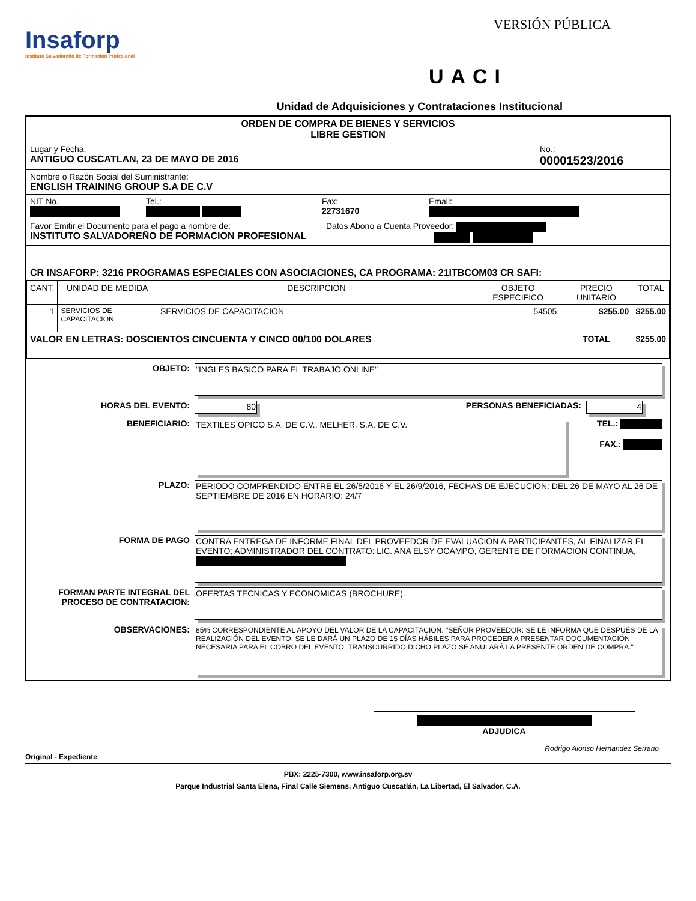Insaforp
Instituto Salvadoreño de Formación Profesional
VERSIÓN PÚBLICA
UACI
Unidad de Adquisiciones y Contrataciones Institucional
ORDEN DE COMPRA DE BIENES Y SERVICIOS
LIBRE GESTION
Lugar y Fecha:
ANTIGUO CUSCATLAN, 23 DE MAYO DE 2016
No.:
00001523/2016
Nombre o Razón Social del Suministrante:
ENGLISH TRAINING GROUP S.A DE C.V
NIT No.
Tel.:
Fax:
22731670
Email:
Favor Emitir el Documento para el pago a nombre de:
INSTITUTO SALVADOREÑO DE FORMACION PROFESIONAL
Datos Abono a Cuenta Proveedor:
CR INSAFORP: 3216 PROGRAMAS ESPECIALES CON ASOCIACIONES, CA PROGRAMA: 21ITBCOM03 CR SAFI:
| CANT. | UNIDAD DE MEDIDA | DESCRIPCION | OBJETO ESPECIFICO | PRECIO UNITARIO | TOTAL |
| --- | --- | --- | --- | --- | --- |
| 1 | SERVICIOS DE CAPACITACION | SERVICIOS DE CAPACITACION | 54505 | $255.00 | $255.00 |
| VALOR EN LETRAS: DOSCIENTOS CINCUENTA Y CINCO 00/100 DOLARES | | | | TOTAL | $255.00 |
OBJETO: "INGLES BASICO PARA EL TRABAJO ONLINE"
HORAS DEL EVENTO: 80 PERSONAS BENEFICIADAS: 4
BENEFICIARIO: TEXTILES OPICO S.A. DE C.V., MELHER, S.A. DE C.V.
TEL.:
FAX.:
PLAZO: PERIODO COMPRENDIDO ENTRE EL 26/5/2016 Y EL 26/9/2016, FECHAS DE EJECUCION: DEL 26 DE MAYO AL 26 DE SEPTIEMBRE DE 2016 EN HORARIO: 24/7
FORMA DE PAGO CONTRA ENTREGA DE INFORME FINAL DEL PROVEEDOR DE EVALUACION A PARTICIPANTES, AL FINALIZAR EL EVENTO; ADMINISTRADOR DEL CONTRATO: LIC. ANA ELSY OCAMPO, GERENTE DE FORMACION CONTINUA,
FORMAN PARTE INTEGRAL DEL PROCESO DE CONTRATACION:
OFERTAS TECNICAS Y ECONOMICAS (BROCHURE).
OBSERVACIONES:
85% CORRESPONDIENTE AL APOYO DEL VALOR DE LA CAPACITACION. "SEÑOR PROVEEDOR: SE LE INFORMA QUE DESPUÉS DE LA REALIZACIÓN DEL EVENTO, SE LE DARÁ UN PLAZO DE 15 DÍAS HÁBILES PARA PROCEDER A PRESENTAR DOCUMENTACIÓN NECESARIA PARA EL COBRO DEL EVENTO, TRANSCURRIDO DICHO PLAZO SE ANULARÁ LA PRESENTE ORDEN DE COMPRA."
ADJUDICA
Rodrigo Alonso Hernandez Serrano
Original - Expediente
PBX: 2225-7300, www.insaforp.org.sv
Parque Industrial Santa Elena, Final Calle Siemens, Antiguo Cuscatlán, La Libertad, El Salvador, C.A.